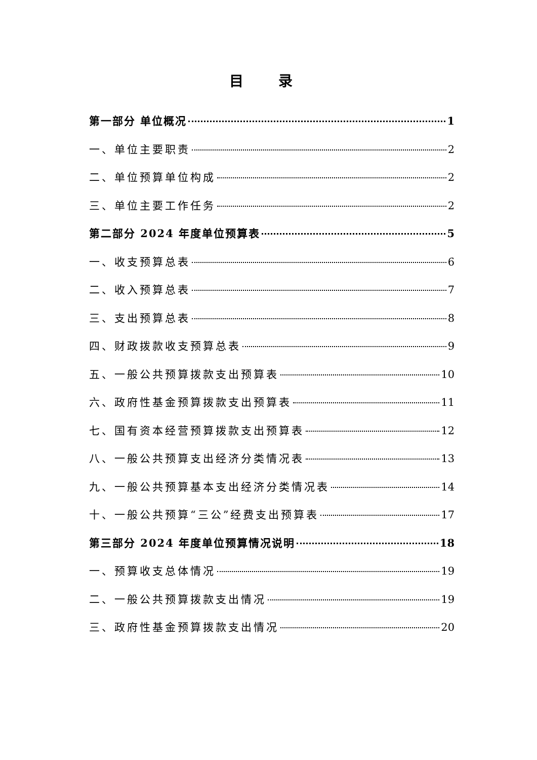目 录
第一部分 单位概况 1
一、单位主要职责 2
二、单位预算单位构成 2
三、单位主要工作任务 2
第二部分 2024 年度单位预算表 5
一、收支预算总表 6
二、收入预算总表 7
三、支出预算总表 8
四、财政拨款收支预算总表 9
五、一般公共预算拨款支出预算表 10
六、政府性基金预算拨款支出预算表 11
七、国有资本经营预算拨款支出预算表 12
八、一般公共预算支出经济分类情况表 13
九、一般公共预算基本支出经济分类情况表 14
十、一般公共预算“三公”经费支出预算表 17
第三部分 2024 年度单位预算情况说明 18
一、预算收支总体情况 19
二、一般公共预算拨款支出情况 19
三、政府性基金预算拨款支出情况 20